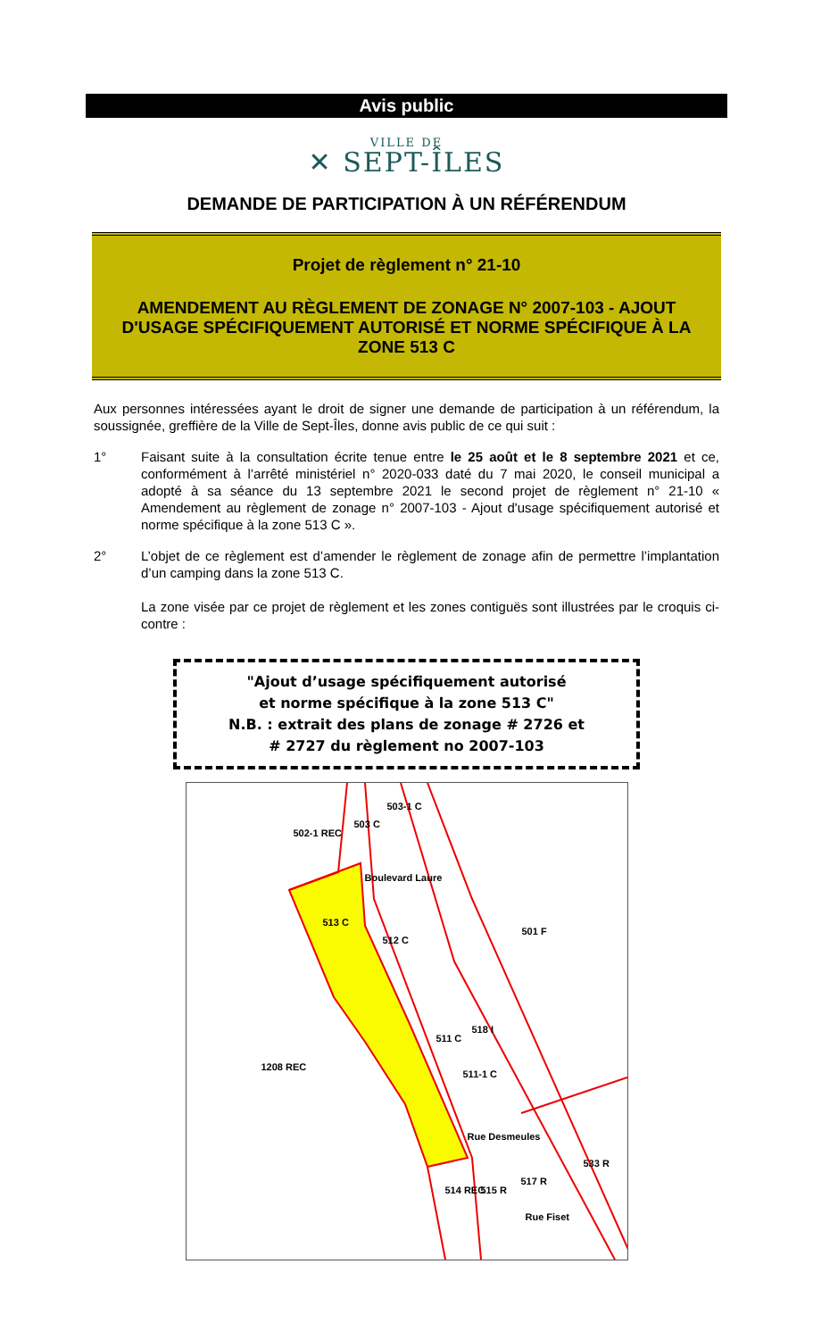Avis public
VILLE DE
✕ SEPT-ÎLES
DEMANDE DE PARTICIPATION À UN RÉFÉRENDUM
Projet de règlement n° 21-10
AMENDEMENT AU RÈGLEMENT DE ZONAGE N° 2007-103 - AJOUT D'USAGE SPÉCIFIQUEMENT AUTORISÉ ET NORME SPÉCIFIQUE À LA ZONE 513 C
Aux personnes intéressées ayant le droit de signer une demande de participation à un référendum, la soussignée, greffière de la Ville de Sept-Îles, donne avis public de ce qui suit :
1° Faisant suite à la consultation écrite tenue entre le 25 août et le 8 septembre 2021 et ce, conformément à l’arrêté ministériel n° 2020-033 daté du 7 mai 2020, le conseil municipal a adopté à sa séance du 13 septembre 2021 le second projet de règlement n° 21-10 « Amendement au règlement de zonage n° 2007-103 - Ajout d'usage spécifiquement autorisé et norme spécifique à la zone 513 C ».
2° L’objet de ce règlement est d’amender le règlement de zonage afin de permettre l’implantation d’un camping dans la zone 513 C.
La zone visée par ce projet de règlement et les zones contiguës sont illustrées par le croquis ci-contre :
"Ajout d’usage spécifiquement autorisé
et norme spécifique à la zone 513 C"
N.B. : extrait des plans de zonage # 2726 et
# 2727 du règlement no 2007-103
502-1 REC
503 C
503-1 C
Boulevard Laure
513 C
512 C
501 F
511 C
518 I
511-1 C
1208 REC
Rue Desmeules
533 R
514 REC 515 R
517 R
Rue Fiset